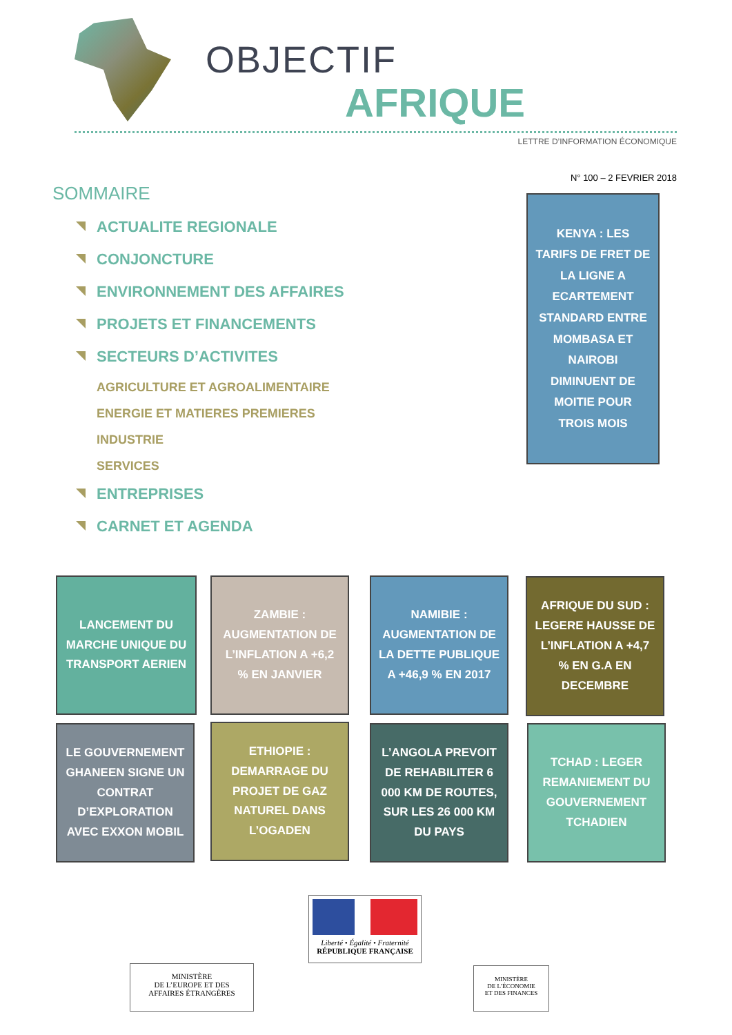OBJECTIF
AFRIQUE
LETTRE D’INFORMATION ÉCONOMIQUE
N° 100 – 2 FEVRIER 2018
SOMMAIRE
ACTUALITE REGIONALE
CONJONCTURE
ENVIRONNEMENT DES AFFAIRES
PROJETS ET FINANCEMENTS
SECTEURS D’ACTIVITES
AGRICULTURE ET AGROALIMENTAIRE
ENERGIE ET MATIERES PREMIERES
INDUSTRIE
SERVICES
ENTREPRISES
CARNET ET AGENDA
KENYA : LES TARIFS DE FRET DE LA LIGNE A ECARTEMENT STANDARD ENTRE MOMBASA ET NAIROBI DIMINUENT DE MOITIE POUR TROIS MOIS
LANCEMENT DU MARCHE UNIQUE DU TRANSPORT AERIEN
ZAMBIE : AUGMENTATION DE L’INFLATION A +6,2 % EN JANVIER
NAMIBIE : AUGMENTATION DE LA DETTE PUBLIQUE A +46,9 % EN 2017
AFRIQUE DU SUD : LEGERE HAUSSE DE L’INFLATION A +4,7 % EN G.A EN DECEMBRE
LE GOUVERNEMENT GHANEEN SIGNE UN CONTRAT D’EXPLORATION AVEC EXXON MOBIL
ETHIOPIE : DEMARRAGE DU PROJET DE GAZ NATUREL DANS L’OGADEN
L’ANGOLA PREVOIT DE REHABILITER 6 000 KM DE ROUTES, SUR LES 26 000 KM DU PAYS
TCHAD : LEGER REMANIEMENT DU GOUVERNEMENT TCHADIEN
Liberté • Égalité • Fraternité
RÉPUBLIQUE FRANÇAISE
MINISTÈRE
DE L’EUROPE ET DES
AFFAIRES ÉTRANGÈRES
MINISTÈRE
DE L’ÉCONOMIE
ET DES FINANCES